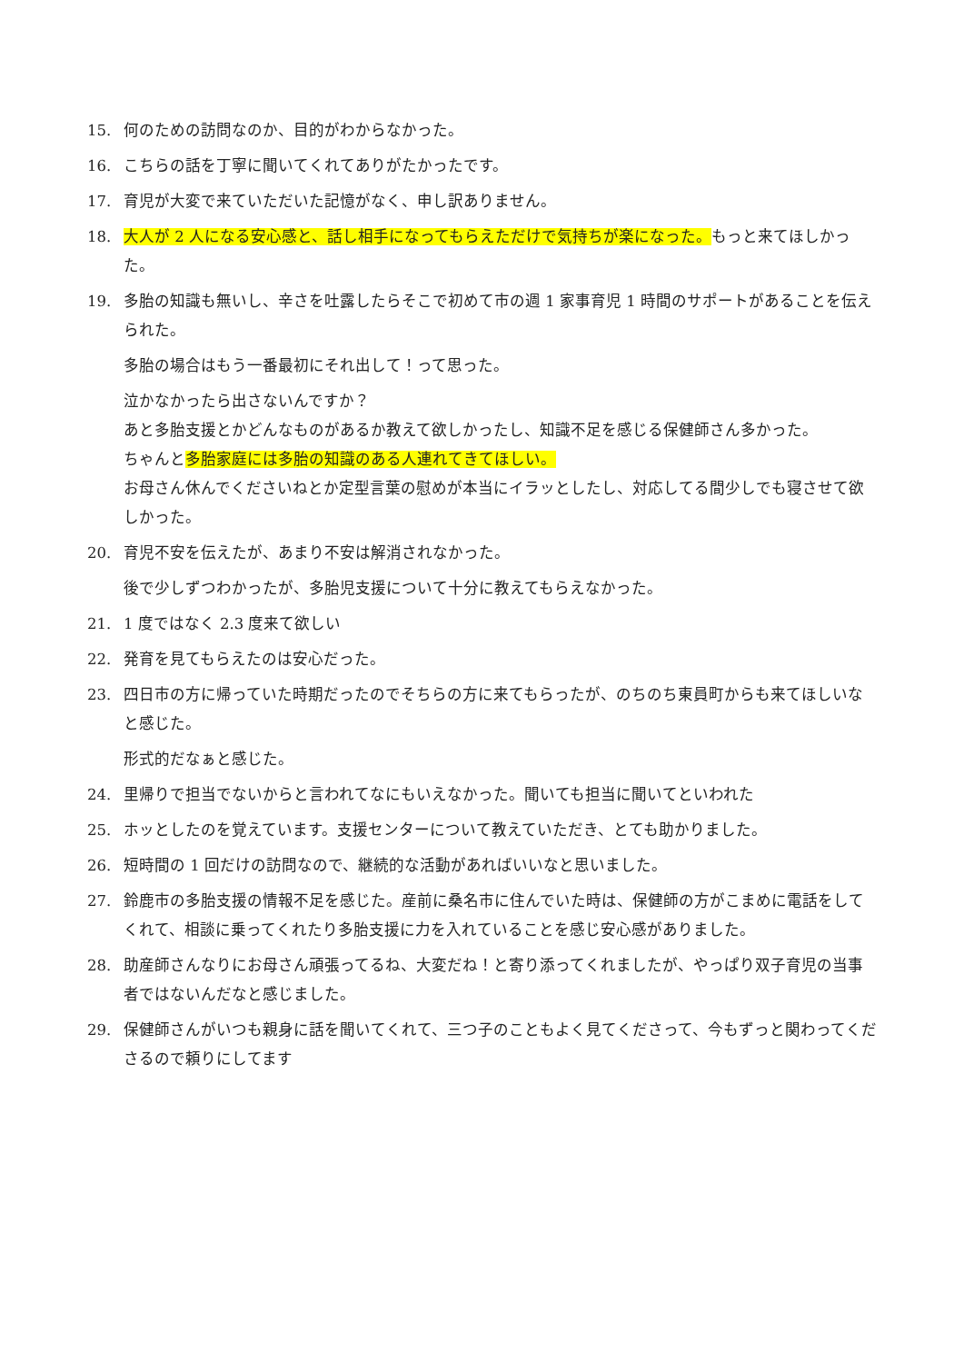15. 何のための訪問なのか、目的がわからなかった。
16. こちらの話を丁寧に聞いてくれてありがたかったです。
17. 育児が大変で来ていただいた記憶がなく、申し訳ありません。
18. 大人が 2 人になる安心感と、話し相手になってもらえただけで気持ちが楽になった。もっと来てほしかった。
19. 多胎の知識も無いし、辛さを吐露したらそこで初めて市の週 1 家事育児 1 時間のサポートがあることを伝えられた。
多胎の場合はもう一番最初にそれ出して！って思った。
泣かなかったら出さないんですか？
あと多胎支援とかどんなものがあるか教えて欲しかったし、知識不足を感じる保健師さん多かった。
ちゃんと多胎家庭には多胎の知識のある人連れてきてほしい。
お母さん休んでくださいねとか定型言葉の慰めが本当にイラッとしたし、対応してる間少しでも寝させて欲しかった。
20. 育児不安を伝えたが、あまり不安は解消されなかった。
後で少しずつわかったが、多胎児支援について十分に教えてもらえなかった。
21. 1 度ではなく 2.3 度来て欲しい
22. 発育を見てもらえたのは安心だった。
23. 四日市の方に帰っていた時期だったのでそちらの方に来てもらったが、のちのち東員町からも来てほしいなと感じた。
形式的だなぁと感じた。
24. 里帰りで担当でないからと言われてなにもいえなかった。聞いても担当に聞いてといわれた
25. ホッとしたのを覚えています。支援センターについて教えていただき、とても助かりました。
26. 短時間の 1 回だけの訪問なので、継続的な活動があればいいなと思いました。
27. 鈴鹿市の多胎支援の情報不足を感じた。産前に桑名市に住んでいた時は、保健師の方がこまめに電話をしてくれて、相談に乗ってくれたり多胎支援に力を入れていることを感じ安心感がありました。
28. 助産師さんなりにお母さん頑張ってるね、大変だね！と寄り添ってくれましたが、やっぱり双子育児の当事者ではないんだなと感じました。
29. 保健師さんがいつも親身に話を聞いてくれて、三つ子のこともよく見てくださって、今もずっと関わってくださるので頼りにしてます